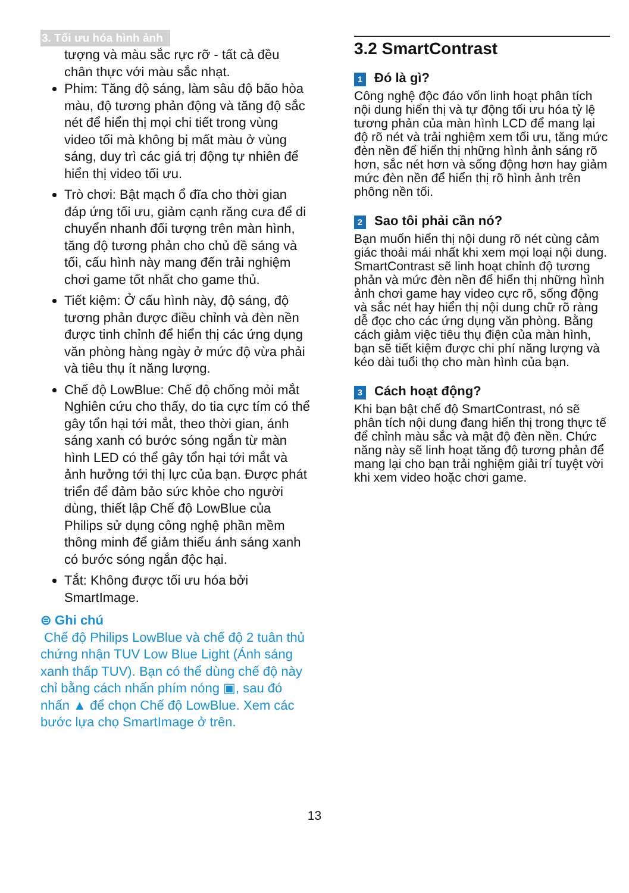3. Tối ưu hóa hình ảnh
tượng và màu sắc rực rỡ - tất cả đều chân thực với màu sắc nhạt.
Phim: Tăng độ sáng, làm sâu độ bão hòa màu, độ tương phản động và tăng độ sắc nét để hiển thị mọi chi tiết trong vùng video tối mà không bị mất màu ở vùng sáng, duy trì các giá trị động tự nhiên để hiển thị video tối ưu.
Trò chơi: Bật mạch ổ đĩa cho thời gian đáp ứng tối ưu, giảm cạnh răng cưa để di chuyển nhanh đối tượng trên màn hình, tăng độ tương phản cho chủ đề sáng và tối, cấu hình này mang đến trải nghiệm chơi game tốt nhất cho game thủ.
Tiết kiệm: Ở cấu hình này, độ sáng, độ tương phản được điều chỉnh và đèn nền được tinh chỉnh để hiển thị các ứng dụng văn phòng hàng ngày ở mức độ vừa phải và tiêu thụ ít năng lượng.
Chế độ LowBlue: Chế độ chống mỏi mắt Nghiên cứu cho thấy, do tia cực tím có thể gây tổn hại tới mắt, theo thời gian, ánh sáng xanh có bước sóng ngắn từ màn hình LED có thể gây tổn hại tới mắt và ảnh hưởng tới thị lực của bạn. Được phát triển để đảm bảo sức khỏe cho người dùng, thiết lập Chế độ LowBlue của Philips sử dụng công nghệ phần mềm thông minh để giảm thiểu ánh sáng xanh có bước sóng ngắn độc hại.
Tắt: Không được tối ưu hóa bởi SmartImage.
⊜ Ghi chú
Chế độ Philips LowBlue và chế độ 2 tuân thủ chứng nhận TUV Low Blue Light (Ánh sáng xanh thấp TUV). Bạn có thể dùng chế độ này chỉ bằng cách nhấn phím nóng ▣, sau đó nhấn ▲ để chọn Chế độ LowBlue. Xem các bước lựa chọ SmartImage ở trên.
3.2 SmartContrast
1 Đó là gì?
Công nghệ độc đáo vốn linh hoạt phân tích nội dung hiển thị và tự động tối ưu hóa tỷ lệ tương phản của màn hình LCD để mang lại độ rõ nét và trải nghiệm xem tối ưu, tăng mức đèn nền để hiển thị những hình ảnh sáng rõ hơn, sắc nét hơn và sống động hơn hay giảm mức đèn nền để hiển thị rõ hình ảnh trên phông nền tối.
2 Sao tôi phải cần nó?
Bạn muốn hiển thị nội dung rõ nét cùng cảm giác thoải mái nhất khi xem mọi loại nội dung. SmartContrast sẽ linh hoạt chỉnh độ tương phản và mức đèn nền để hiển thị những hình ảnh chơi game hay video cực rõ, sống động và sắc nét hay hiển thị nội dung chữ rõ ràng dễ đọc cho các ứng dụng văn phòng. Bằng cách giảm việc tiêu thụ điện của màn hình, bạn sẽ tiết kiệm được chi phí năng lượng và kéo dài tuổi thọ cho màn hình của bạn.
3 Cách hoạt động?
Khi bạn bật chế độ SmartContrast, nó sẽ phân tích nội dung đang hiển thị trong thực tế để chỉnh màu sắc và mật độ đèn nền. Chức năng này sẽ linh hoạt tăng độ tương phản để mang lại cho bạn trải nghiệm giải trí tuyệt vời khi xem video hoặc chơi game.
13